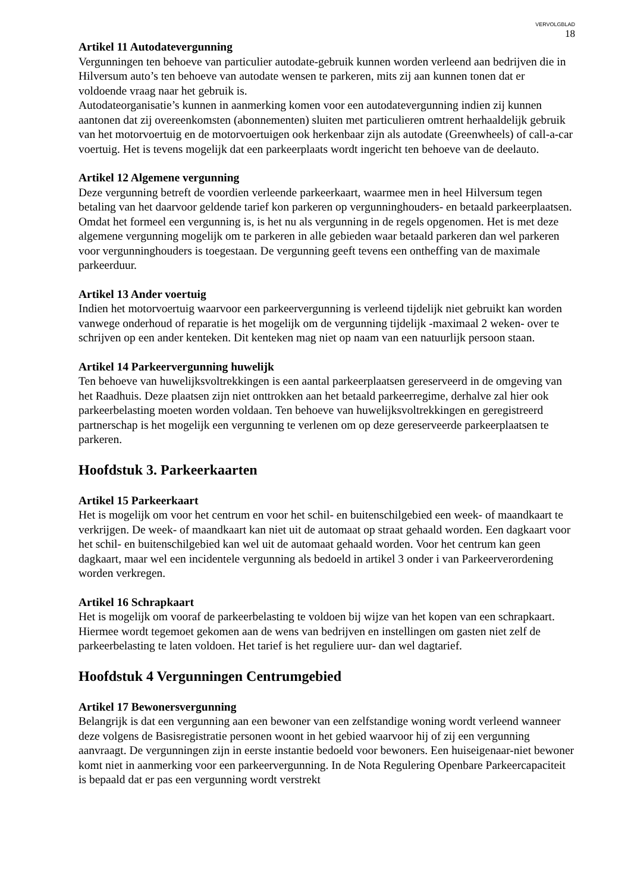VERVOLGBLAD
18
Artikel 11 Autodatevergunning
Vergunningen ten behoeve van particulier autodate-gebruik kunnen worden verleend aan bedrijven die in Hilversum auto’s ten behoeve van autodate wensen te parkeren, mits zij aan kunnen tonen dat er voldoende vraag naar het gebruik is.
Autodateorganisatie’s kunnen in aanmerking komen voor een autodatevergunning indien zij kunnen aantonen dat zij overeenkomsten (abonnementen) sluiten met particulieren omtrent herhaaldelijk gebruik van het motorvoertuig en de motorvoertuigen ook herkenbaar zijn als autodate (Greenwheels) of call-a-car voertuig. Het is tevens mogelijk dat een parkeerplaats wordt ingericht ten behoeve van de deelauto.
Artikel 12 Algemene vergunning
Deze vergunning betreft de voordien verleende parkeerkaart, waarmee men in heel Hilversum tegen betaling van het daarvoor geldende tarief kon parkeren op vergunninghouders- en betaald parkeerplaatsen. Omdat het formeel een vergunning is, is het nu als vergunning in de regels opgenomen. Het is met deze algemene vergunning mogelijk om te parkeren in alle gebieden waar betaald parkeren dan wel parkeren voor vergunninghouders is toegestaan. De vergunning geeft tevens een ontheffing van de maximale parkeerduur.
Artikel 13 Ander voertuig
Indien het motorvoertuig waarvoor een parkeervergunning is verleend tijdelijk niet gebruikt kan worden vanwege onderhoud of reparatie is het mogelijk om de vergunning tijdelijk -maximaal 2 weken- over te schrijven op een ander kenteken. Dit kenteken mag niet op naam van een natuurlijk persoon staan.
Artikel 14 Parkeervergunning huwelijk
Ten behoeve van huwelijksvoltrekkingen is een aantal parkeerplaatsen gereserveerd in de omgeving van het Raadhuis. Deze plaatsen zijn niet onttrokken aan het betaald parkeerregime, derhalve zal hier ook parkeerbelasting moeten worden voldaan. Ten behoeve van huwelijksvoltrekkingen en geregistreerd partnerschap is het mogelijk een vergunning te verlenen om op deze gereserveerde parkeerplaatsen te parkeren.
Hoofdstuk 3. Parkeerkaarten
Artikel 15 Parkeerkaart
Het is mogelijk om voor het centrum en voor het schil- en buitenschilgebied een week- of maandkaart te verkrijgen. De week- of maandkaart kan niet uit de automaat op straat gehaald worden. Een dagkaart voor het schil- en buitenschilgebied kan wel uit de automaat gehaald worden. Voor het centrum kan geen dagkaart, maar wel een incidentele vergunning als bedoeld in artikel 3 onder i van Parkeerverordening worden verkregen.
Artikel 16 Schrapkaart
Het is mogelijk om vooraf de parkeerbelasting te voldoen bij wijze van het kopen van een schrapkaart. Hiermee wordt tegemoet gekomen aan de wens van bedrijven en instellingen om gasten niet zelf de parkeerbelasting te laten voldoen. Het tarief is het reguliere uur- dan wel dagtarief.
Hoofdstuk 4 Vergunningen Centrumgebied
Artikel 17 Bewonersvergunning
Belangrijk is dat een vergunning aan een bewoner van een zelfstandige woning wordt verleend wanneer deze volgens de Basisregistratie personen woont in het gebied waarvoor hij of zij een vergunning aanvraagt. De vergunningen zijn in eerste instantie bedoeld voor bewoners. Een huiseigenaar-niet bewoner komt niet in aanmerking voor een parkeervergunning. In de Nota Regulering Openbare Parkeercapaciteit is bepaald dat er pas een vergunning wordt verstrekt